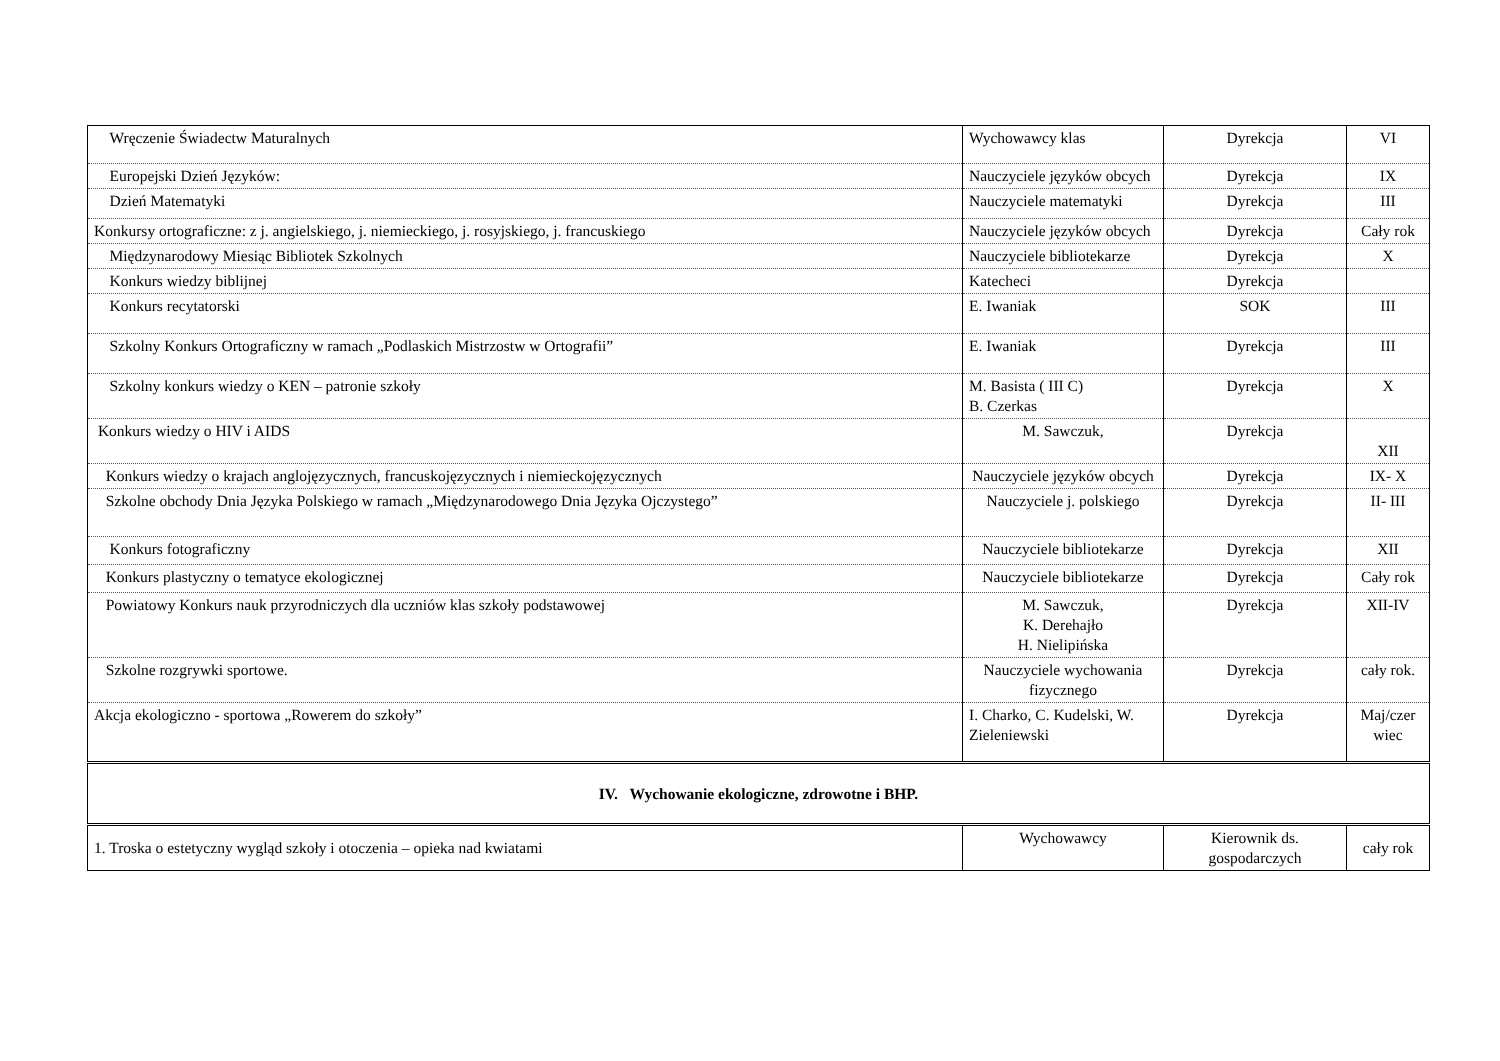| Wręczenie Świadectw Maturalnych | Wychowawcy klas | Dyrekcja | VI |
| Europejski Dzień Języków: | Nauczyciele języków obcych | Dyrekcja | IX |
| Dzień Matematyki | Nauczyciele matematyki | Dyrekcja | III |
| Konkursy ortograficzne: z j. angielskiego, j. niemieckiego, j. rosyjskiego, j. francuskiego | Nauczyciele języków obcych | Dyrekcja | Cały rok |
| Międzynarodowy Miesiąc Bibliotek Szkolnych | Nauczyciele bibliotekarze | Dyrekcja | X |
| Konkurs wiedzy biblijnej | Katecheci | Dyrekcja | |
| Konkurs recytatorski | E. Iwaniak | SOK | III |
| Szkolny Konkurs Ortograficzny w ramach „Podlaskich Mistrzostw w Ortografii” | E. Iwaniak | Dyrekcja | III |
| Szkolny konkurs wiedzy o KEN – patronie szkoły | M. Basista ( III C) B. Czerkas | Dyrekcja | X |
| Konkurs wiedzy o HIV i AIDS | M. Sawczuk, | Dyrekcja | XII |
| Konkurs wiedzy o krajach anglojęzycznych, francuskojęzycznych i niemieckojęzycznych | Nauczyciele języków obcych | Dyrekcja | IX- X |
| Szkolne obchody Dnia Języka Polskiego w ramach „Międzynarodowego Dnia Języka Ojczystego” | Nauczyciele j. polskiego | Dyrekcja | II- III |
| Konkurs fotograficzny | Nauczyciele bibliotekarze | Dyrekcja | XII |
| Konkurs plastyczny o tematyce ekologicznej | Nauczyciele bibliotekarze | Dyrekcja | Cały rok |
| Powiatowy Konkurs nauk przyrodniczych dla uczniów klas szkoły podstawowej | M. Sawczuk, K. Derehajło H. Nielipińska | Dyrekcja | XII-IV |
| Szkolne rozgrywki sportowe. | Nauczyciele wychowania fizycznego | Dyrekcja | cały rok. |
| Akcja ekologiczno - sportowa „Rowerem do szkoły” | I. Charko, C. Kudelski, W. Zieleniewski | Dyrekcja | Maj/czer wiec |
| IV. Wychowanie ekologiczne, zdrowotne i BHP. | | | |
| 1. Troska o estetyczny wygląd szkoły i otoczenia – opieka nad kwiatami | Wychowawcy | Kierownik ds. gospodarczych | cały rok |